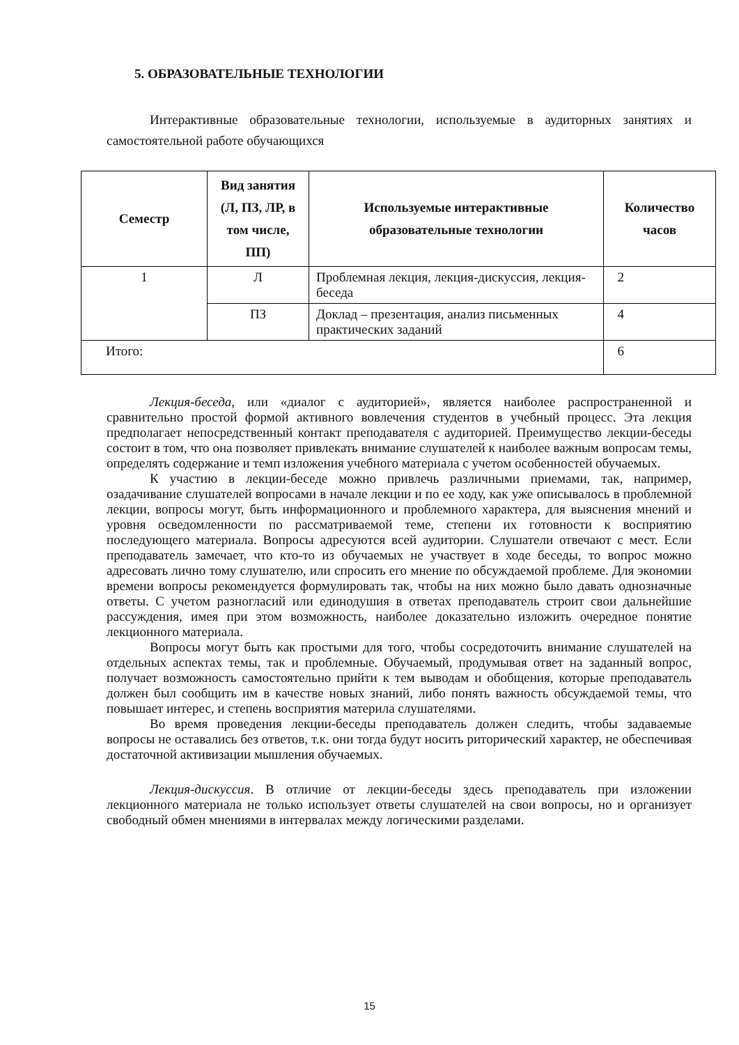5. ОБРАЗОВАТЕЛЬНЫЕ ТЕХНОЛОГИИ
Интерактивные образовательные технологии, используемые в аудиторных занятиях и самостоятельной работе обучающихся
| Семестр | Вид занятия (Л, ПЗ, ЛР, в том числе, ПП) | Используемые интерактивные образовательные технологии | Количество часов |
| --- | --- | --- | --- |
| 1 | Л | Проблемная лекция, лекция-дискуссия, лекция-беседа | 2 |
| | ПЗ | Доклад – презентация, анализ письменных практических заданий | 4 |
| Итого: | | | 6 |
Лекция-беседа, или «диалог с аудиторией», является наиболее распространенной и сравнительно простой формой активного вовлечения студентов в учебный процесс. Эта лекция предполагает непосредственный контакт преподавателя с аудиторией. Преимущество лекции-беседы состоит в том, что она позволяет привлекать внимание слушателей к наиболее важным вопросам темы, определять содержание и темп изложения учебного материала с учетом особенностей обучаемых.
К участию в лекции-беседе можно привлечь различными приемами, так, например, озадачивание слушателей вопросами в начале лекции и по ее ходу, как уже описывалось в проблемной лекции, вопросы могут, быть информационного и проблемного характера, для выяснения мнений и уровня осведомленности по рассматриваемой теме, степени их готовности к восприятию последующего материала. Вопросы адресуются всей аудитории. Слушатели отвечают с мест. Если преподаватель замечает, что кто-то из обучаемых не участвует в ходе беседы, то вопрос можно адресовать лично тому слушателю, или спросить его мнение по обсуждаемой проблеме. Для экономии времени вопросы рекомендуется формулировать так, чтобы на них можно было давать однозначные ответы. С учетом разногласий или единодушия в ответах преподаватель строит свои дальнейшие рассуждения, имея при этом возможность, наиболее доказательно изложить очередное понятие лекционного материала.
Вопросы могут быть как простыми для того, чтобы сосредоточить внимание слушателей на отдельных аспектах темы, так и проблемные. Обучаемый, продумывая ответ на заданный вопрос, получает возможность самостоятельно прийти к тем выводам и обобщения, которые преподаватель должен был сообщить им в качестве новых знаний, либо понять важность обсуждаемой темы, что повышает интерес, и степень восприятия материла слушателями.
Во время проведения лекции-беседы преподаватель должен следить, чтобы задаваемые вопросы не оставались без ответов, т.к. они тогда будут носить риторический характер, не обеспечивая достаточной активизации мышления обучаемых.
Лекция-дискуссия. В отличие от лекции-беседы здесь преподаватель при изложении лекционного материала не только использует ответы слушателей на свои вопросы, но и организует свободный обмен мнениями в интервалах между логическими разделами.
15